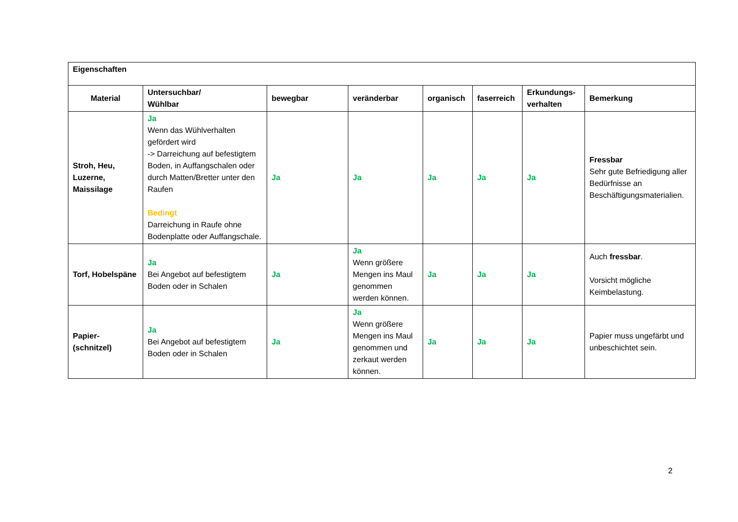| Eigenschaften | | | | | | | |
| --- | --- | --- | --- | --- | --- | --- | --- |
| Material | Untersuchbar/ Wühlbar | bewegbar | veränderbar | organisch | faserreich | Erkundungs- verhalten | Bemerkung |
| Stroh, Heu, Luzerne, Maissilage | Ja Wenn das Wühlverhalten gefördert wird -> Darreichung auf befestigtem Boden, in Auffangschalen oder durch Matten/Bretter unter den Raufen Bedingt Darreichung in Raufe ohne Bodenplatte oder Auffangschale. | Ja | Ja | Ja | Ja | Ja | Fressbar Sehr gute Befriedigung aller Bedürfnisse an Beschäftigungsmaterialien. |
| Torf, Hobelspäne | Ja Bei Angebot auf befestigtem Boden oder in Schalen | Ja | Ja Wenn größere Mengen ins Maul genommen werden können. | Ja | Ja | Ja | Auch fressbar . Vorsicht mögliche Keimbelastung. |
| Papier- (schnitzel) | Ja Bei Angebot auf befestigtem Boden oder in Schalen | Ja | Ja Wenn größere Mengen ins Maul genommen und zerkaut werden können. | Ja | Ja | Ja | Papier muss ungefärbt und unbeschichtet sein. |
2